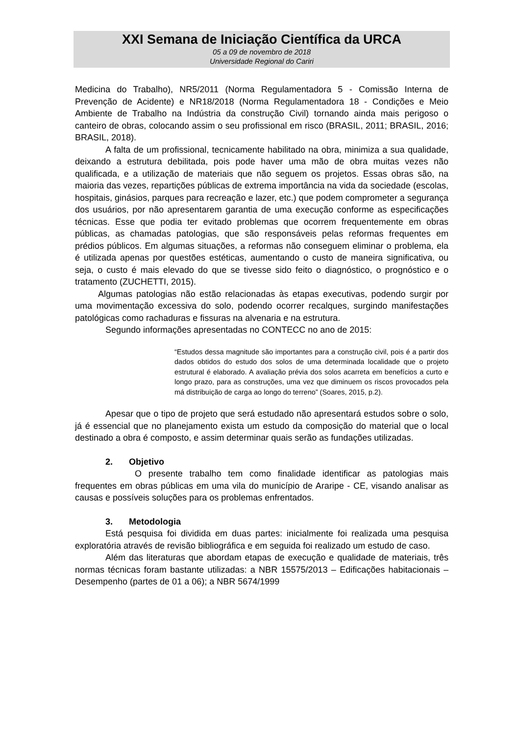XXI Semana de Iniciação Científica da URCA
05 a 09 de novembro de 2018
Universidade Regional do Cariri
Medicina do Trabalho), NR5/2011 (Norma Regulamentadora 5 - Comissão Interna de Prevenção de Acidente) e NR18/2018 (Norma Regulamentadora 18 - Condições e Meio Ambiente de Trabalho na Indústria da construção Civil) tornando ainda mais perigoso o canteiro de obras, colocando assim o seu profissional em risco (BRASIL, 2011; BRASIL, 2016; BRASIL, 2018).
A falta de um profissional, tecnicamente habilitado na obra, minimiza a sua qualidade, deixando a estrutura debilitada, pois pode haver uma mão de obra muitas vezes não qualificada, e a utilização de materiais que não seguem os projetos. Essas obras são, na maioria das vezes, repartições públicas de extrema importância na vida da sociedade (escolas, hospitais, ginásios, parques para recreação e lazer, etc.) que podem comprometer a segurança dos usuários, por não apresentarem garantia de uma execução conforme as especificações técnicas. Esse que podia ter evitado problemas que ocorrem frequentemente em obras públicas, as chamadas patologias, que são responsáveis pelas reformas frequentes em prédios públicos. Em algumas situações, a reformas não conseguem eliminar o problema, ela é utilizada apenas por questões estéticas, aumentando o custo de maneira significativa, ou seja, o custo é mais elevado do que se tivesse sido feito o diagnóstico, o prognóstico e o tratamento (ZUCHETTI, 2015).
Algumas patologias não estão relacionadas às etapas executivas, podendo surgir por uma movimentação excessiva do solo, podendo ocorrer recalques, surgindo manifestações patológicas como rachaduras e fissuras na alvenaria e na estrutura.
Segundo informações apresentadas no CONTECC no ano de 2015:
“Estudos dessa magnitude são importantes para a construção civil, pois é a partir dos dados obtidos do estudo dos solos de uma determinada localidade que o projeto estrutural é elaborado. A avaliação prévia dos solos acarreta em benefícios a curto e longo prazo, para as construções, uma vez que diminuem os riscos provocados pela má distribuição de carga ao longo do terreno” (Soares, 2015, p.2).
Apesar que o tipo de projeto que será estudado não apresentará estudos sobre o solo, já é essencial que no planejamento exista um estudo da composição do material que o local destinado a obra é composto, e assim determinar quais serão as fundações utilizadas.
2. Objetivo
O presente trabalho tem como finalidade identificar as patologias mais frequentes em obras públicas em uma vila do município de Araripe - CE, visando analisar as causas e possíveis soluções para os problemas enfrentados.
3. Metodologia
Está pesquisa foi dividida em duas partes: inicialmente foi realizada uma pesquisa exploratória através de revisão bibliográfica e em seguida foi realizado um estudo de caso.
Além das literaturas que abordam etapas de execução e qualidade de materiais, três normas técnicas foram bastante utilizadas: a NBR 15575/2013 – Edificações habitacionais – Desempenho (partes de 01 a 06); a NBR 5674/1999